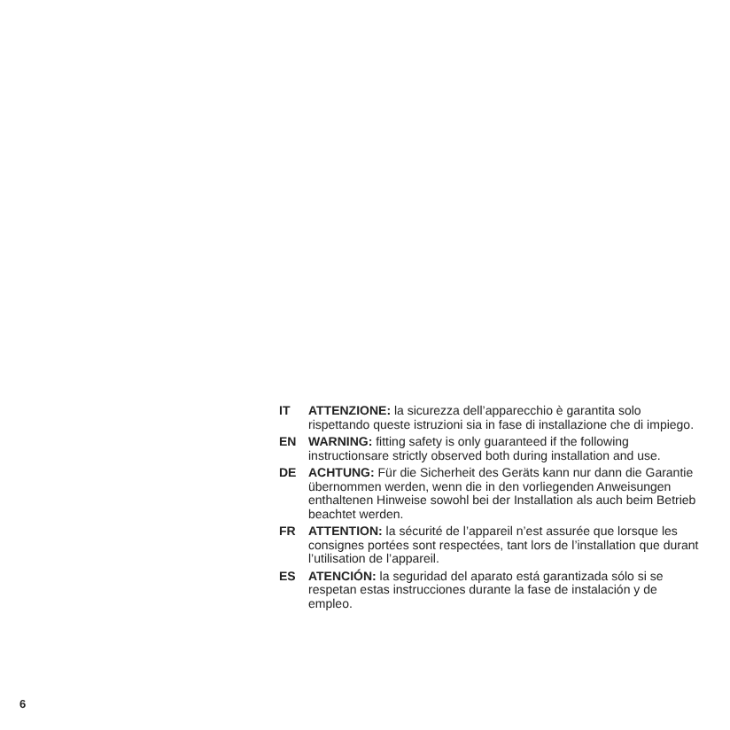IT ATTENZIONE: la sicurezza dell’apparecchio è garantita solo rispettando queste istruzioni sia in fase di installazione che di impiego.
EN WARNING: fitting safety is only guaranteed if the following instructionsare strictly observed both during installation and use.
DE ACHTUNG: Für die Sicherheit des Geräts kann nur dann die Garantie übernommen werden, wenn die in den vorliegenden Anweisungen enthaltenen Hinweise sowohl bei der Installation als auch beim Betrieb beachtet werden.
FR ATTENTION: la sécurité de l’appareil n’est assurée que lorsque les consignes portées sont respectées, tant lors de l’installation que durant l’utilisation de l’appareil.
ES ATENCIÓN: la seguridad del aparato está garantizada sólo si se respetan estas instrucciones durante la fase de instalación y de empleo.
6